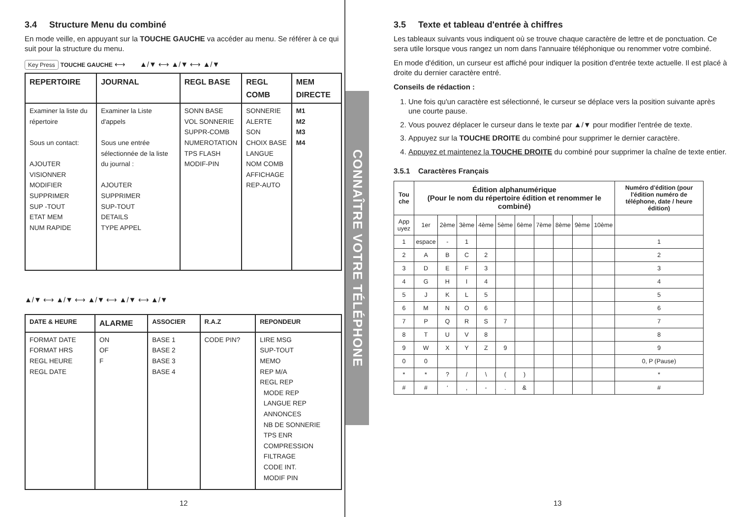3.4 Structure Menu du combiné
En mode veille, en appuyant sur la TOUCHE GAUCHE va accéder au menu. Se référer à ce qui suit pour la structure du menu.
Key Press TOUCHE GAUCHE ⟷ ▲/▼ ⟷ ▲/▼ ⟷ ▲/▼
| REPERTOIRE | JOURNAL | REGL BASE | REGL COMB | MEM DIRECTE |
| --- | --- | --- | --- | --- |
| Examiner la liste du répertoire Sous un contact: AJOUTER VISIONNER MODIFIER SUPPRIMER SUP -TOUT ETAT MEM NUM RAPIDE | Examiner la Liste d'appels Sous une entrée sélectionnée de la liste du journal : AJOUTER SUPPRIMER SUP-TOUT DETAILS TYPE APPEL | SONN BASE VOL SONNERIE SUPPR-COMB NUMEROTATION TPS FLASH MODIF-PIN | SONNERIE ALERTE SON CHOIX BASE LANGUE NOM COMB AFFICHAGE REP-AUTO | M1 M2 M3 M4 |
▲/▼ ⟷ ▲/▼ ⟷ ▲/▼ ⟷ ▲/▼ ⟷ ▲/▼
| DATE & HEURE | ALARME | ASSOCIER | R.A.Z | REPONDEUR |
| --- | --- | --- | --- | --- |
| FORMAT DATE FORMAT HRS REGL HEURE REGL DATE | ON OF F | BASE 1 BASE 2 BASE 3 BASE 4 | CODE PIN? | LIRE MSG SUP-TOUT MEMO REP M/A REGL REP MODE REP LANGUE REP ANNONCES NB DE SONNERIE TPS ENR COMPRESSION FILTRAGE CODE INT. MODIF PIN |
12
CONNAÎTRE VOTRE TÉLÉPHONE
3.5 Texte et tableau d'entrée à chiffres
Les tableaux suivants vous indiquent où se trouve chaque caractère de lettre et de ponctuation. Ce sera utile lorsque vous rangez un nom dans l'annuaire téléphonique ou renommer votre combiné.
En mode d'édition, un curseur est affiché pour indiquer la position d'entrée texte actuelle. Il est placé à droite du dernier caractère entré.
Conseils de rédaction :
1. Une fois qu'un caractère est sélectionné, le curseur se déplace vers la position suivante après une courte pause.
2. Vous pouvez déplacer le curseur dans le texte par ▲/▼ pour modifier l'entrée de texte.
3. Appuyez sur la TOUCHE DROITE du combiné pour supprimer le dernier caractère.
4. Appuyez et maintenez la TOUCHE DROITE du combiné pour supprimer la chaîne de texte entier.
3.5.1 Caractères Français
| Tou che | Édition alphanumérique (Pour le nom du répertoire édition et renommer le combiné) | | | | | | | | | | Numéro d'édition (pour l'édition numéro de téléphone, date / heure édition) |
| --- | --- | --- | --- | --- | --- | --- | --- | --- | --- | --- | --- |
| App uyez | 1er | 2ème | 3ème | 4ème | 5ème | 6ème | 7ème | 8ème | 9ème | 10ème | |
| 1 | espace | - | 1 | | | | | | | | 1 |
| 2 | A | B | C | 2 | | | | | | | 2 |
| 3 | D | E | F | 3 | | | | | | | 3 |
| 4 | G | H | I | 4 | | | | | | | 4 |
| 5 | J | K | L | 5 | | | | | | | 5 |
| 6 | M | N | O | 6 | | | | | | | 6 |
| 7 | P | Q | R | S | 7 | | | | | | 7 |
| 8 | T | U | V | 8 | | | | | | | 8 |
| 9 | W | X | Y | Z | 9 | | | | | | 9 |
| 0 | 0 | | | | | | | | | | 0, P (Pause) |
| * | * | ? | / | \ | ( | ) | | | | | * |
| # | # | ‘ | , | - | . | & | | | | | # |
13